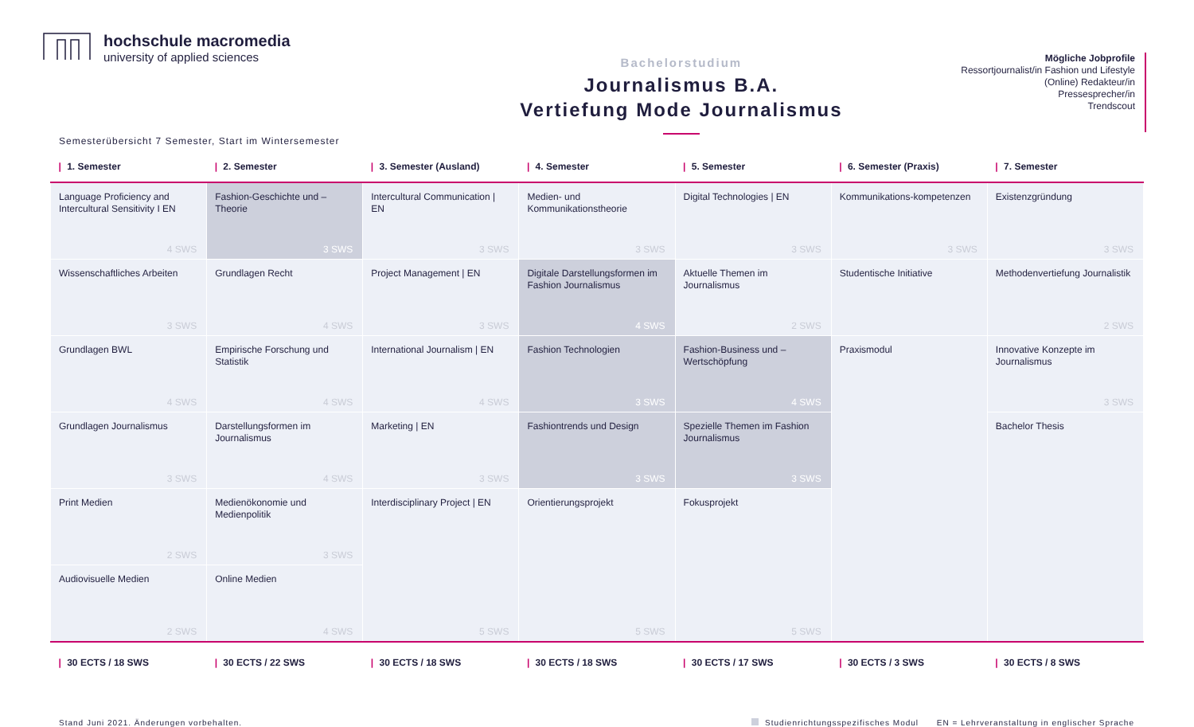hochschule macromedia
university of applied sciences
Bachelorstudium
Journalismus B.A.
Vertiefung Mode Journalismus
Mögliche Jobprofile
Ressortjournalist/in Fashion und Lifestyle
(Online) Redakteur/in
Pressesprecher/in
Trendscout
Semesterübersicht 7 Semester, Start im Wintersemester
| / 1. Semester | / 2. Semester | / 3. Semester (Ausland) | / 4. Semester | / 5. Semester | / 6. Semester (Praxis) | / 7. Semester |
| --- | --- | --- | --- | --- | --- | --- |
| Language Proficiency and Intercultural Sensitivity I EN 4 SWS | Fashion-Geschichte und –Theorie 3 SWS | Intercultural Communication / EN 3 SWS | Medien- und Kommunikationstheorie 3 SWS | Digital Technologies / EN 3 SWS | Kommunikations-kompetenzen 3 SWS | Existenzgründung 3 SWS |
| Wissenschaftliches Arbeiten 3 SWS | Grundlagen Recht 4 SWS | Project Management / EN 3 SWS | Digitale Darstellungsformen im Fashion Journalismus 4 SWS | Aktuelle Themen im Journalismus 2 SWS | Studentische Initiative | Methodenvertiefung Journalistik 2 SWS |
| Grundlagen BWL 4 SWS | Empirische Forschung und Statistik 4 SWS | International Journalism / EN 4 SWS | Fashion Technologien 3 SWS | Fashion-Business und –Wertschöpfung 4 SWS | Praxismodul | Innovative Konzepte im Journalismus 3 SWS |
| Grundlagen Journalismus 3 SWS | Darstellungsformen im Journalismus 4 SWS | Marketing / EN 3 SWS | Fashiontrends und Design 3 SWS | Spezielle Themen im Fashion Journalismus 3 SWS | | Bachelor Thesis |
| Print Medien 2 SWS | Medienökonomie und Medienpolitik 3 SWS | Interdisciplinary Project / EN 5 SWS | Orientierungsprojekt 5 SWS | Fokusprojekt 5 SWS | | |
| Audiovisuelle Medien 2 SWS | Online Medien 4 SWS | | | | | |
| / 30 ECTS / 18 SWS | / 30 ECTS / 22 SWS | / 30 ECTS / 18 SWS | / 30 ECTS / 18 SWS | / 30 ECTS / 17 SWS | / 30 ECTS / 3 SWS | / 30 ECTS / 8 SWS |
Stand Juni 2021. Änderungen vorbehalten.
Studienrichtungsspezifisches Modul EN = Lehrveranstaltung in englischer Sprache